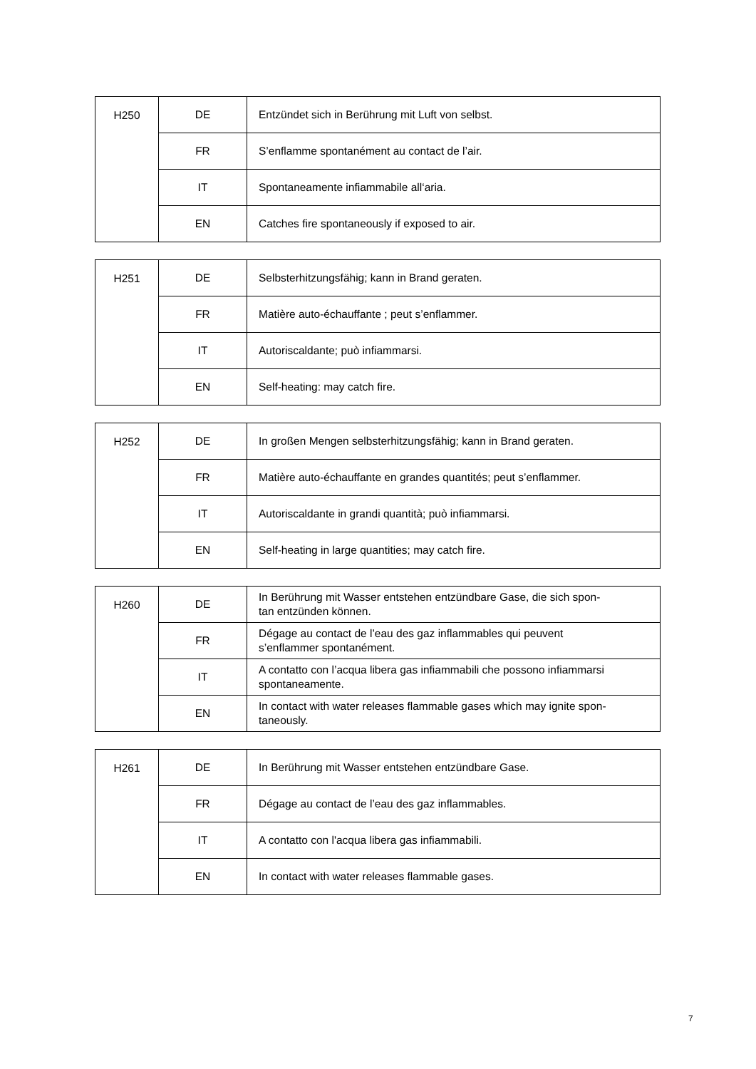| H250 | DE | Entzündet sich in Berührung mit Luft von selbst. |
| | FR | S’enflamme spontanément au contact de l’air. |
| | IT | Spontaneamente infiammabile all‘aria. |
| | EN | Catches fire spontaneously if exposed to air. |
| H251 | DE | Selbsterhitzungsfähig; kann in Brand geraten. |
| | FR | Matière auto-échauffante ; peut s’enflammer. |
| | IT | Autoriscaldante; può infiammarsi. |
| | EN | Self-heating: may catch fire. |
| H252 | DE | In großen Mengen selbsterhitzungsfähig; kann in Brand geraten. |
| | FR | Matière auto-échauffante en grandes quantités; peut s’enflammer. |
| | IT | Autoriscaldante in grandi quantità; può infiammarsi. |
| | EN | Self-heating in large quantities; may catch fire. |
| H260 | DE | In Berührung mit Wasser entstehen entzündbare Gase, die sich spon- tan entzünden können. |
| | FR | Dégage au contact de l’eau des gaz inflammables qui peuvent s’enflammer spontanément. |
| | IT | A contatto con l’acqua libera gas infiammabili che possono infiammarsi spontaneamente. |
| | EN | In contact with water releases flammable gases which may ignite spon- taneously. |
| H261 | DE | In Berührung mit Wasser entstehen entzündbare Gase. |
| | FR | Dégage au contact de l’eau des gaz inflammables. |
| | IT | A contatto con l'acqua libera gas infiammabili. |
| | EN | In contact with water releases flammable gases. |
7